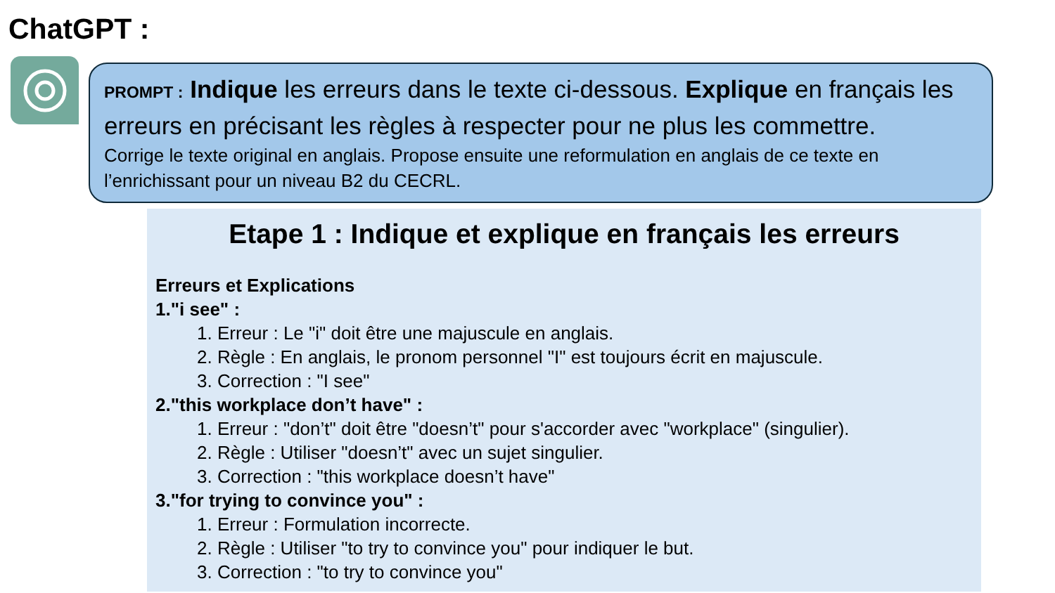ChatGPT :
PROMPT : Indique les erreurs dans le texte ci-dessous. Explique en français les erreurs en précisant les règles à respecter pour ne plus les commettre.
Corrige le texte original en anglais. Propose ensuite une reformulation en anglais de ce texte en l’enrichissant pour un niveau B2 du CECRL.
Etape 1 : Indique et explique en français les erreurs
Erreurs et Explications
1."i see" :
1. Erreur : Le "i" doit être une majuscule en anglais.
2. Règle : En anglais, le pronom personnel "I" est toujours écrit en majuscule.
3. Correction : "I see"
2."this workplace don’t have" :
1. Erreur : "don’t" doit être "doesn’t" pour s'accorder avec "workplace" (singulier).
2. Règle : Utiliser "doesn’t" avec un sujet singulier.
3. Correction : "this workplace doesn’t have"
3."for trying to convince you" :
1. Erreur : Formulation incorrecte.
2. Règle : Utiliser "to try to convince you" pour indiquer le but.
3. Correction : "to try to convince you"